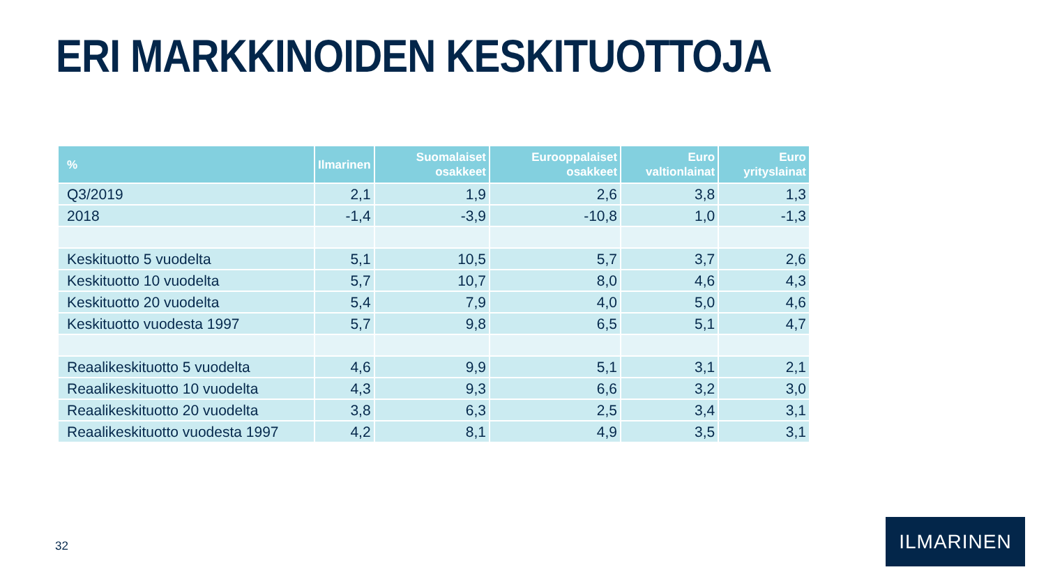ERI MARKKINOIDEN KESKITUOTTOJA
| % | Ilmarinen | Suomalaiset osakkeet | Eurooppalaiset osakkeet | Euro valtionlainat | Euro yrityslainat |
| --- | --- | --- | --- | --- | --- |
| Q3/2019 | 2,1 | 1,9 | 2,6 | 3,8 | 1,3 |
| 2018 | -1,4 | -3,9 | -10,8 | 1,0 | -1,3 |
| Keskituotto 5 vuodelta | 5,1 | 10,5 | 5,7 | 3,7 | 2,6 |
| Keskituotto 10 vuodelta | 5,7 | 10,7 | 8,0 | 4,6 | 4,3 |
| Keskituotto 20 vuodelta | 5,4 | 7,9 | 4,0 | 5,0 | 4,6 |
| Keskituotto vuodesta 1997 | 5,7 | 9,8 | 6,5 | 5,1 | 4,7 |
| Reaalikeskituotto 5 vuodelta | 4,6 | 9,9 | 5,1 | 3,1 | 2,1 |
| Reaalikeskituotto 10 vuodelta | 4,3 | 9,3 | 6,6 | 3,2 | 3,0 |
| Reaalikeskituotto 20 vuodelta | 3,8 | 6,3 | 2,5 | 3,4 | 3,1 |
| Reaalikeskituotto vuodesta 1997 | 4,2 | 8,1 | 4,9 | 3,5 | 3,1 |
32
ILMARINEN